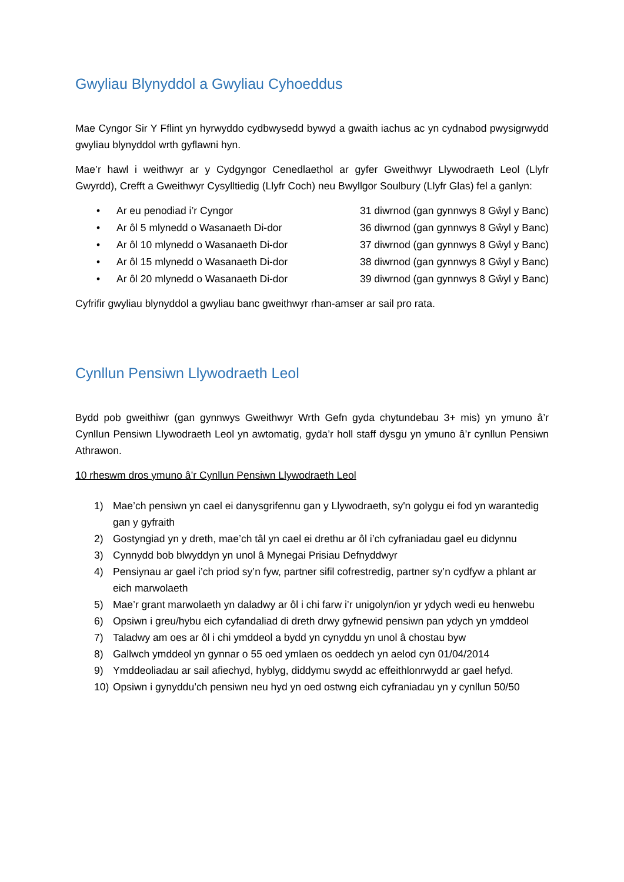Gwyliau Blynyddol a Gwyliau Cyhoeddus
Mae Cyngor Sir Y Fflint yn hyrwyddo cydbwysedd bywyd a gwaith iachus ac yn cydnabod pwysigrwydd gwyliau blynyddol wrth gyflawni hyn.
Mae’r hawl i weithwyr ar y Cydgyngor Cenedlaethol ar gyfer Gweithwyr Llywodraeth Leol (Llyfr Gwyrdd), Crefft a Gweithwyr Cysylltiedig (Llyfr Coch) neu Bwyllgor Soulbury (Llyfr Glas) fel a ganlyn:
• Ar eu penodiad i’r Cyngor 31 diwrnod (gan gynnwys 8 Gŵyl y Banc)
• Ar ôl 5 mlynedd o Wasanaeth Di-dor 36 diwrnod (gan gynnwys 8 Gŵyl y Banc)
• Ar ôl 10 mlynedd o Wasanaeth Di-dor 37 diwrnod (gan gynnwys 8 Gŵyl y Banc)
• Ar ôl 15 mlynedd o Wasanaeth Di-dor 38 diwrnod (gan gynnwys 8 Gŵyl y Banc)
• Ar ôl 20 mlynedd o Wasanaeth Di-dor 39 diwrnod (gan gynnwys 8 Gŵyl y Banc)
Cyfrifir gwyliau blynyddol a gwyliau banc gweithwyr rhan-amser ar sail pro rata.
Cynllun Pensiwn Llywodraeth Leol
Bydd pob gweithiwr (gan gynnwys Gweithwyr Wrth Gefn gyda chytundebau 3+ mis) yn ymuno â’r Cynllun Pensiwn Llywodraeth Leol yn awtomatig, gyda’r holl staff dysgu yn ymuno â’r cynllun Pensiwn Athrawon.
10 rheswm dros ymuno â’r Cynllun Pensiwn Llywodraeth Leol
1) Mae’ch pensiwn yn cael ei danysgrifennu gan y Llywodraeth, sy'n golygu ei fod yn warantedig gan y gyfraith
2) Gostyngiad yn y dreth, mae’ch tâl yn cael ei drethu ar ôl i’ch cyfraniadau gael eu didynnu
3) Cynnydd bob blwyddyn yn unol â Mynegai Prisiau Defnyddwyr
4) Pensiynau ar gael i’ch priod sy’n fyw, partner sifil cofrestredig, partner sy’n cydfyw a phlant ar eich marwolaeth
5) Mae’r grant marwolaeth yn daladwy ar ôl i chi farw i’r unigolyn/ion yr ydych wedi eu henwebu
6) Opsiwn i greu/hybu eich cyfandaliad di dreth drwy gyfnewid pensiwn pan ydych yn ymddeol
7) Taladwy am oes ar ôl i chi ymddeol a bydd yn cynyddu yn unol â chostau byw
8) Gallwch ymddeol yn gynnar o 55 oed ymlaen os oeddech yn aelod cyn 01/04/2014
9) Ymddeoliadau ar sail afiechyd, hyblyg, diddymu swydd ac effeithlonrwydd ar gael hefyd.
10) Opsiwn i gynyddu’ch pensiwn neu hyd yn oed ostwng eich cyfraniadau yn y cynllun 50/50